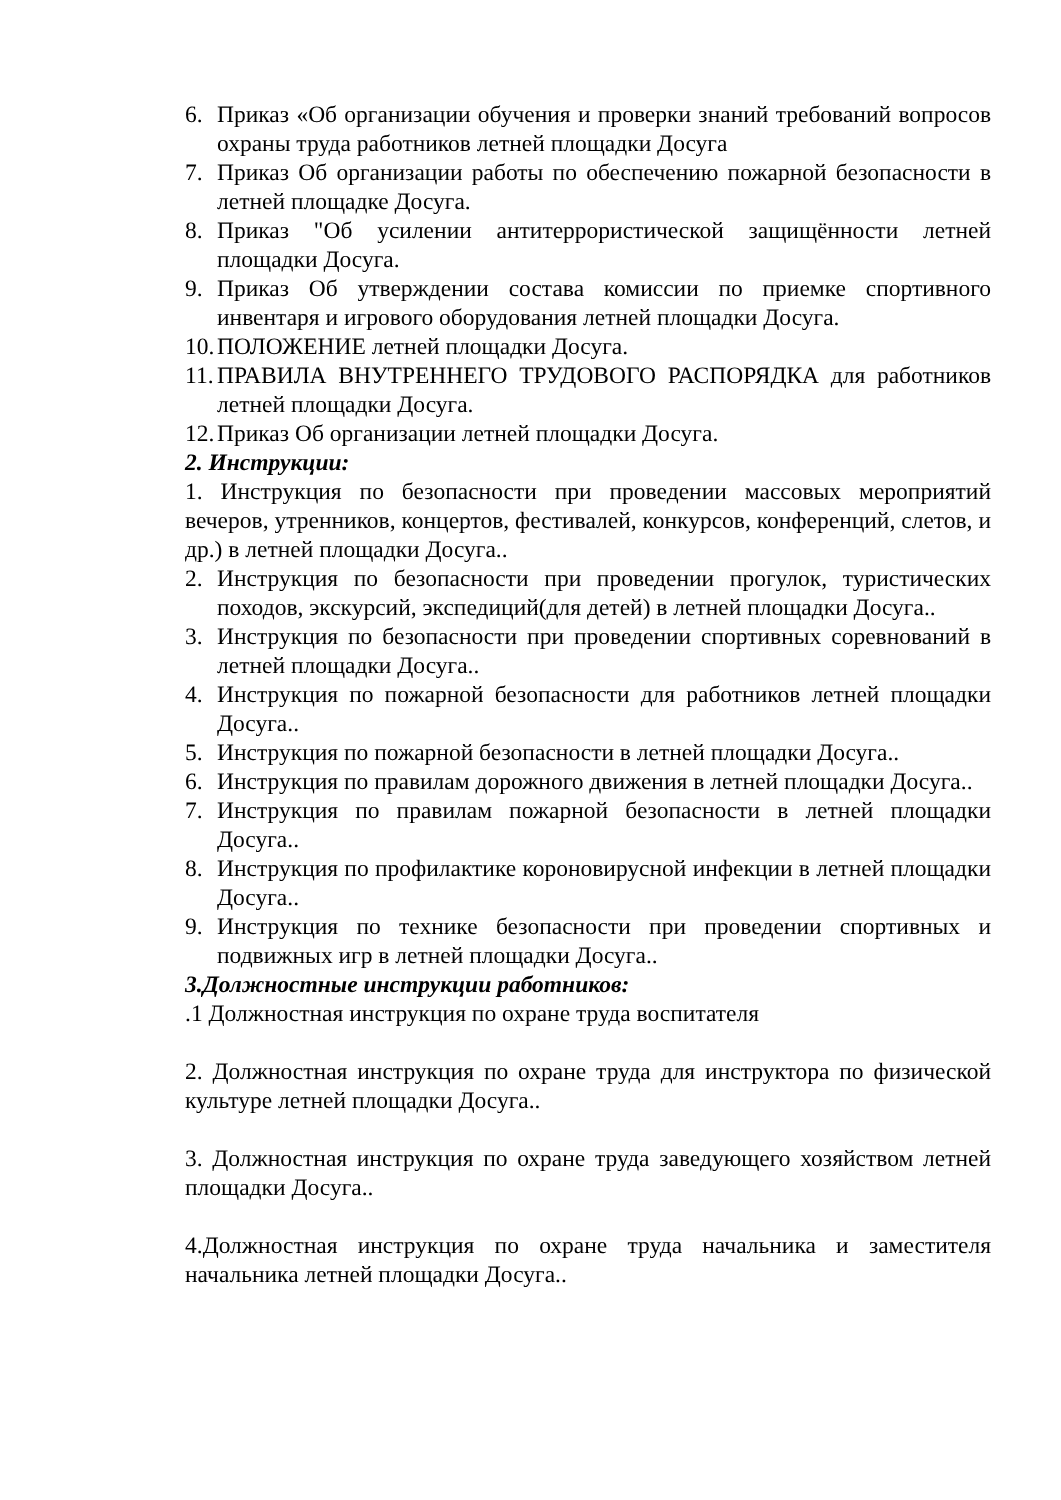6. Приказ «Об организации обучения и проверки знаний требований вопросов охраны труда работников летней площадки Досуга
7. Приказ Об организации работы по обеспечению пожарной безопасности в летней площадке Досуга.
8. Приказ "Об усилении антитеррористической защищённости летней площадки Досуга.
9. Приказ Об утверждении состава комиссии по приемке спортивного инвентаря и игрового оборудования летней площадки Досуга.
10. ПОЛОЖЕНИЕ летней площадки Досуга.
11. ПРАВИЛА ВНУТРЕННЕГО ТРУДОВОГО РАСПОРЯДКА для работников летней площадки Досуга.
12. Приказ Об организации летней площадки Досуга.
2. Инструкции:
1. Инструкция по безопасности при проведении массовых мероприятий вечеров, утренников, концертов, фестивалей, конкурсов, конференций, слетов, и др.) в летней площадки Досуга..
2. Инструкция по безопасности при проведении прогулок, туристических походов, экскурсий, экспедиций(для детей) в летней площадки Досуга..
3. Инструкция по безопасности при проведении спортивных соревнований в летней площадки Досуга..
4. Инструкция по пожарной безопасности для работников летней площадки Досуга..
5. Инструкция по пожарной безопасности в летней площадки Досуга..
6. Инструкция по правилам дорожного движения в летней площадки Досуга..
7. Инструкция по правилам пожарной безопасности в летней площадки Досуга..
8. Инструкция по профилактике короновирусной инфекции в летней площадки Досуга..
9. Инструкция по технике безопасности при проведении спортивных и подвижных игр в летней площадки Досуга..
3.Должностные инструкции работников:
.1 Должностная инструкция по охране труда воспитателя
2. Должностная инструкция по охране труда для инструктора по физической культуре летней площадки Досуга..
3. Должностная инструкция по охране труда заведующего хозяйством летней площадки Досуга..
4.Должностная инструкция по охране труда начальника и заместителя начальника летней площадки Досуга..